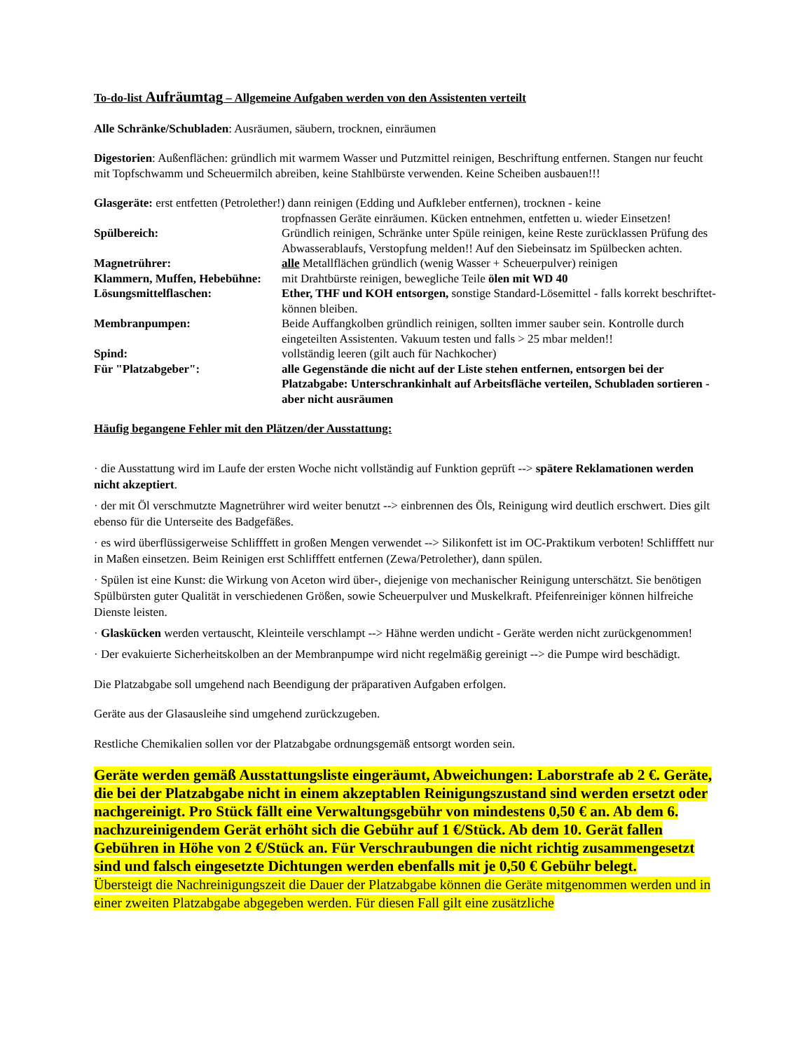To-do-list Aufräumtag – Allgemeine Aufgaben werden von den Assistenten verteilt
Alle Schränke/Schubladen: Ausräumen, säubern, trocknen, einräumen
Digestorien: Außenflächen: gründlich mit warmem Wasser und Putzmittel reinigen, Beschriftung entfernen. Stangen nur feucht mit Topfschwamm und Scheuermilch abreiben, keine Stahlbürste verwenden. Keine Scheiben ausbauen!!!
Glasgeräte: erst entfetten (Petrolether!) dann reinigen (Edding und Aufkleber entfernen), trocknen - keine
tropfnassen Geräte einräumen. Kücken entnehmen, entfetten u. wieder Einsetzen!
Spülbereich: Gründlich reinigen, Schränke unter Spüle reinigen, keine Reste zurücklassen Prüfung des Abwasserablaufs, Verstopfung melden!! Auf den Siebeinsatz im Spülbecken achten.
Magnetrührer: alle Metallflächen gründlich (wenig Wasser + Scheuerpulver) reinigen
Klammern, Muffen, Hebebühne:
mit Drahtbürste reinigen, bewegliche Teile ölen mit WD 40
Lösungsmittelflaschen: Ether, THF und KOH entsorgen, sonstige Standard-Lösemittel - falls korrekt beschriftet- können bleiben.
Membranpumpen: Beide Auffangkolben gründlich reinigen, sollten immer sauber sein. Kontrolle durch eingeteilten Assistenten. Vakuum testen und falls > 25 mbar melden!!
Spind: vollständig leeren (gilt auch für Nachkocher)
Für "Platzabgeber": alle Gegenstände die nicht auf der Liste stehen entfernen, entsorgen bei der Platzabgabe: Unterschrankinhalt auf Arbeitsfläche verteilen, Schubladen sortieren - aber nicht ausräumen
Häufig begangene Fehler mit den Plätzen/der Ausstattung:
· die Ausstattung wird im Laufe der ersten Woche nicht vollständig auf Funktion geprüft --> spätere Reklamationen werden nicht akzeptiert.
· der mit Öl verschmutzte Magnetrührer wird weiter benutzt --> einbrennen des Öls, Reinigung wird deutlich erschwert. Dies gilt ebenso für die Unterseite des Badgefäßes.
· es wird überflüssigerweise Schlifffett in großen Mengen verwendet --> Silikonfett ist im OC-Praktikum verboten! Schlifffett nur in Maßen einsetzen. Beim Reinigen erst Schlifffett entfernen (Zewa/Petrolether), dann spülen.
· Spülen ist eine Kunst: die Wirkung von Aceton wird über-, diejenige von mechanischer Reinigung unterschätzt. Sie benötigen Spülbürsten guter Qualität in verschiedenen Größen, sowie Scheuerpulver und Muskelkraft. Pfeifenreiniger können hilfreiche Dienste leisten.
· Glaskücken werden vertauscht, Kleinteile verschlampt --> Hähne werden undicht - Geräte werden nicht zurückgenommen!
· Der evakuierte Sicherheitskolben an der Membranpumpe wird nicht regelmäßig gereinigt --> die Pumpe wird beschädigt.
Die Platzabgabe soll umgehend nach Beendigung der präparativen Aufgaben erfolgen.
Geräte aus der Glasausleihe sind umgehend zurückzugeben.
Restliche Chemikalien sollen vor der Platzabgabe ordnungsgemäß entsorgt worden sein.
Geräte werden gemäß Ausstattungsliste eingeräumt, Abweichungen: Laborstrafe ab 2 €. Geräte, die bei der Platzabgabe nicht in einem akzeptablen Reinigungszustand sind werden ersetzt oder nachgereinigt. Pro Stück fällt eine Verwaltungsgebühr von mindestens 0,50 € an. Ab dem 6. nachzureinigendem Gerät erhöht sich die Gebühr auf 1 €/Stück. Ab dem 10. Gerät fallen Gebühren in Höhe von 2 €/Stück an. Für Verschraubungen die nicht richtig zusammengesetzt sind und falsch eingesetzte Dichtungen werden ebenfalls mit je 0,50 € Gebühr belegt.
Übersteigt die Nachreinigungszeit die Dauer der Platzabgabe können die Geräte mitgenommen werden und in einer zweiten Platzabgabe abgegeben werden. Für diesen Fall gilt eine zusätzliche